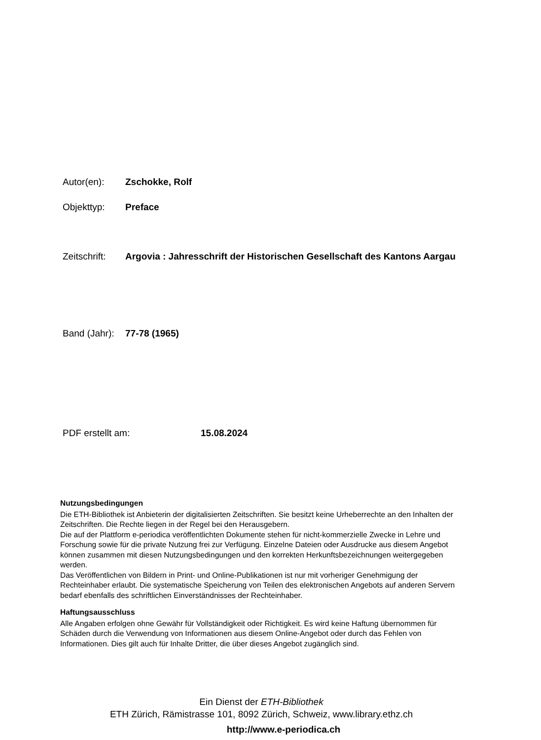Autor(en): Zschokke, Rolf
Objekttyp: Preface
Zeitschrift:
Argovia : Jahresschrift der Historischen Gesellschaft des Kantons Aargau
Band (Jahr):
77-78 (1965)
PDF erstellt am: 15.08.2024
Nutzungsbedingungen
Die ETH-Bibliothek ist Anbieterin der digitalisierten Zeitschriften. Sie besitzt keine Urheberrechte an den Inhalten der Zeitschriften. Die Rechte liegen in der Regel bei den Herausgebern.
Die auf der Plattform e-periodica veröffentlichten Dokumente stehen für nicht-kommerzielle Zwecke in Lehre und Forschung sowie für die private Nutzung frei zur Verfügung. Einzelne Dateien oder Ausdrucke aus diesem Angebot können zusammen mit diesen Nutzungsbedingungen und den korrekten Herkunftsbezeichnungen weitergegeben werden.
Das Veröffentlichen von Bildern in Print- und Online-Publikationen ist nur mit vorheriger Genehmigung der Rechteinhaber erlaubt. Die systematische Speicherung von Teilen des elektronischen Angebots auf anderen Servern bedarf ebenfalls des schriftlichen Einverständnisses der Rechteinhaber.
Haftungsausschluss
Alle Angaben erfolgen ohne Gewähr für Vollständigkeit oder Richtigkeit. Es wird keine Haftung übernommen für Schäden durch die Verwendung von Informationen aus diesem Online-Angebot oder durch das Fehlen von Informationen. Dies gilt auch für Inhalte Dritter, die über dieses Angebot zugänglich sind.
Ein Dienst der ETH-Bibliothek
ETH Zürich, Rämistrasse 101, 8092 Zürich, Schweiz, www.library.ethz.ch
http://www.e-periodica.ch